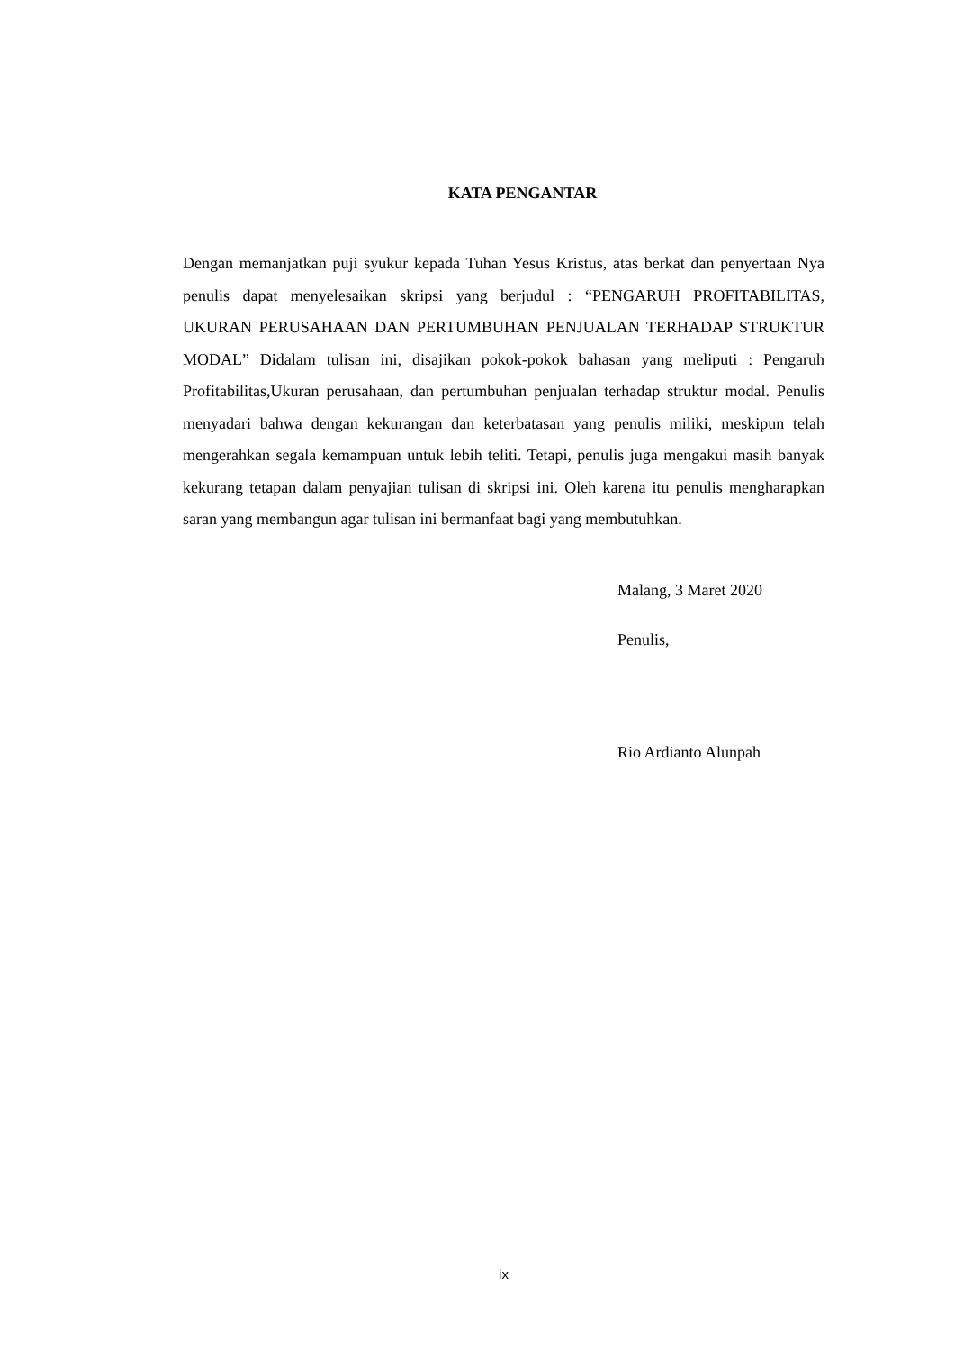KATA PENGANTAR
Dengan memanjatkan puji syukur kepada Tuhan Yesus Kristus, atas berkat dan penyertaan Nya penulis dapat menyelesaikan skripsi yang berjudul : “PENGARUH PROFITABILITAS, UKURAN PERUSAHAAN DAN PERTUMBUHAN PENJUALAN TERHADAP STRUKTUR MODAL” Didalam tulisan ini, disajikan pokok-pokok bahasan yang meliputi : Pengaruh Profitabilitas,Ukuran perusahaan, dan pertumbuhan penjualan terhadap struktur modal. Penulis menyadari bahwa dengan kekurangan dan keterbatasan yang penulis miliki, meskipun telah mengerahkan segala kemampuan untuk lebih teliti. Tetapi, penulis juga mengakui masih banyak kekurang tetapan dalam penyajian tulisan di skripsi ini. Oleh karena itu penulis mengharapkan saran yang membangun agar tulisan ini bermanfaat bagi yang membutuhkan.
Malang, 3 Maret 2020
Penulis,
Rio Ardianto Alunpah
ix